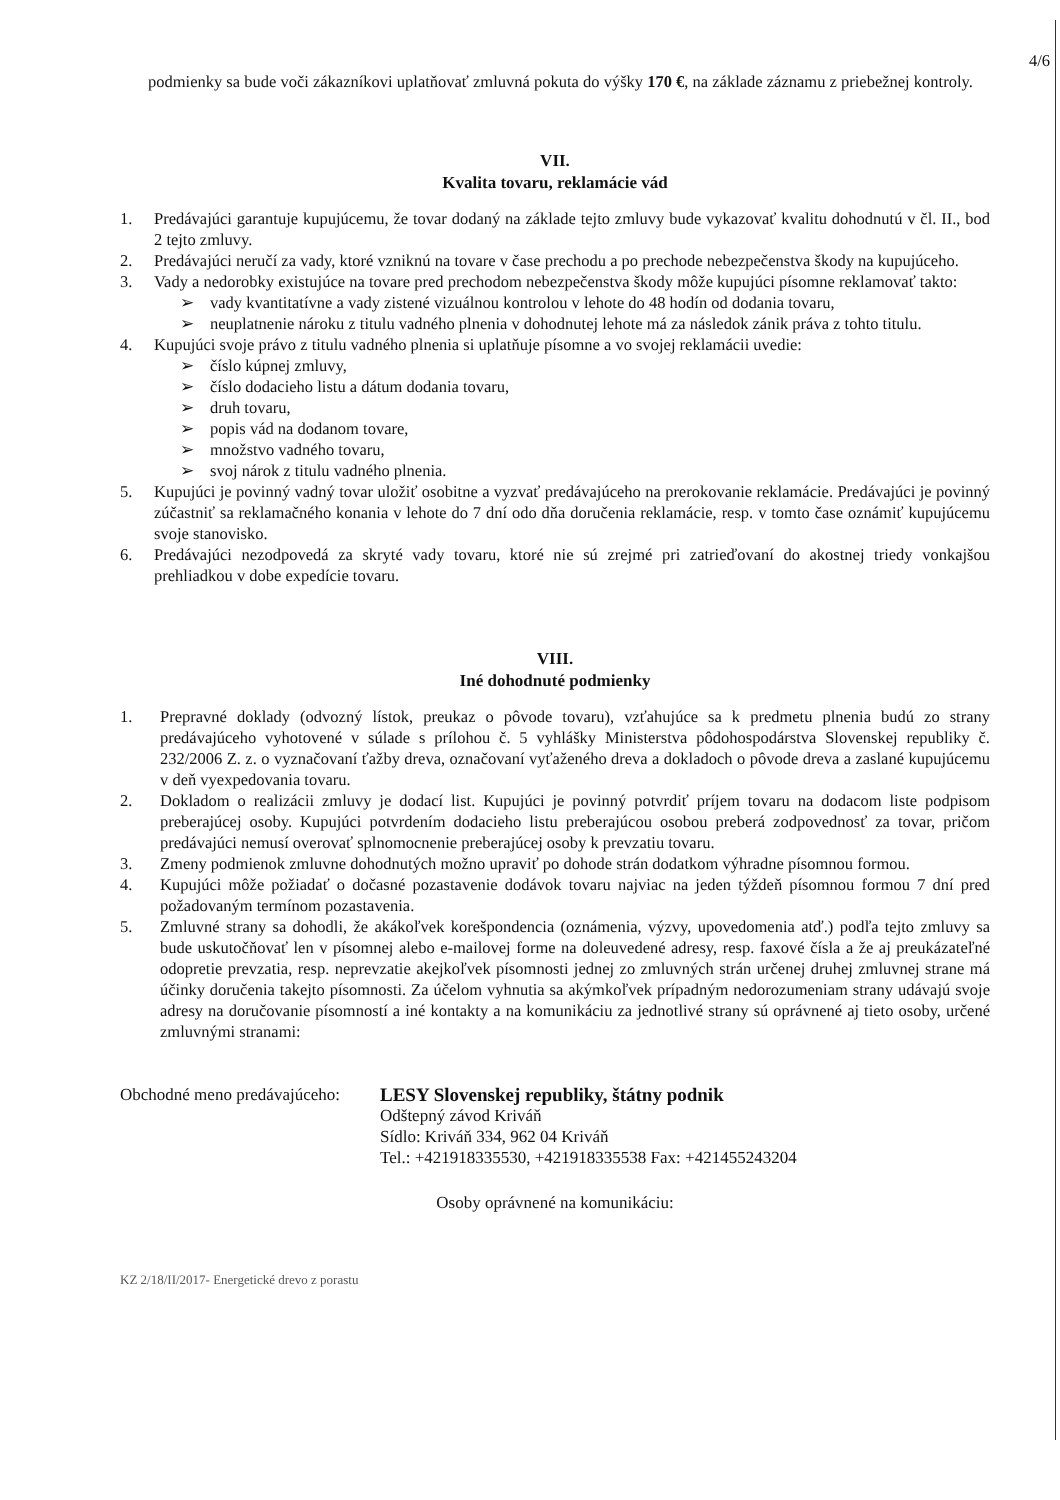4/6
podmienky sa bude voči zákazníkovi uplatňovať zmluvná pokuta do výšky 170 €, na základe záznamu z priebežnej kontroly.
VII.
Kvalita tovaru, reklamácie vád
1. Predávajúci garantuje kupujúcemu, že tovar dodaný na základe tejto zmluvy bude vykazovať kvalitu dohodnutú v čl. II., bod 2 tejto zmluvy.
2. Predávajúci neručí za vady, ktoré vzniknú na tovare v čase prechodu a po prechode nebezpečenstva škody na kupujúceho.
3. Vady a nedorobky existujúce na tovare pred prechodom nebezpečenstva škody môže kupujúci písomne reklamovať takto:
➢ vady kvantitatívne a vady zistené vizuálnou kontrolou v lehote do 48 hodín od dodania tovaru,
➢ neuplatnenie nároku z titulu vadného plnenia v dohodnutej lehote má za následok zánik práva z tohto titulu.
4. Kupujúci svoje právo z titulu vadného plnenia si uplatňuje písomne a vo svojej reklamácii uvedie:
➢ číslo kúpnej zmluvy,
➢ číslo dodacieho listu a dátum dodania tovaru,
➢ druh tovaru,
➢ popis vád na dodanom tovare,
➢ množstvo vadného tovaru,
➢ svoj nárok z titulu vadného plnenia.
5. Kupujúci je povinný vadný tovar uložiť osobitne a vyzvať predávajúceho na prerokovanie reklamácie. Predávajúci je povinný zúčastniť sa reklamačného konania v lehote do 7 dní odo dňa doručenia reklamácie, resp. v tomto čase oznámiť kupujúcemu svoje stanovisko.
6. Predávajúci nezodpovedá za skryté vady tovaru, ktoré nie sú zrejmé pri zatrieďovaní do akostnej triedy vonkajšou prehliadkou v dobe expedície tovaru.
VIII.
Iné dohodnuté podmienky
1. Prepravné doklady (odvozný lístok, preukaz o pôvode tovaru), vzťahujúce sa k predmetu plnenia budú zo strany predávajúceho vyhotovené v súlade s prílohou č. 5 vyhlášky Ministerstva pôdohospodárstva Slovenskej republiky č. 232/2006 Z. z. o vyznačovaní ťažby dreva, označovaní vyťaženého dreva a dokladoch o pôvode dreva a zaslané kupujúcemu v deň vyexpedovania tovaru.
2. Dokladom o realizácii zmluvy je dodací list. Kupujúci je povinný potvrdiť príjem tovaru na dodacom liste podpisom preberajúcej osoby. Kupujúci potvrdením dodacieho listu preberajúcou osobou preberá zodpovednosť za tovar, pričom predávajúci nemusí overovať splnomocnenie preberajúcej osoby k prevzatiu tovaru.
3. Zmeny podmienok zmluvne dohodnutých možno upraviť po dohode strán dodatkom výhradne písomnou formou.
4. Kupujúci môže požiadať o dočasné pozastavenie dodávok tovaru najviac na jeden týždeň písomnou formou 7 dní pred požadovaným termínom pozastavenia.
5. Zmluvné strany sa dohodli, že akákoľvek korešpondencia (oznámenia, výzvy, upovedomenia atď.) podľa tejto zmluvy sa bude uskutočňovať len v písomnej alebo e-mailovej forme na doleuvedené adresy, resp. faxové čísla a že aj preukázateľné odopretie prevzatia, resp. neprevzatie akejkoľvek písomnosti jednej zo zmluvných strán určenej druhej zmluvnej strane má účinky doručenia takejto písomnosti. Za účelom vyhnutia sa akýmkoľvek prípadným nedorozumeniam strany udávajú svoje adresy na doručovanie písomností a iné kontakty a na komunikáciu za jednotlivé strany sú oprávnené aj tieto osoby, určené zmluvnými stranami:
Obchodné meno predávajúceho: LESY Slovenskej republiky, štátny podnik
Odštepný závod Kriváň
Sídlo: Kriváň 334, 962 04 Kriváň
Tel.: +421918335530, +421918335538 Fax: +421455243204
Osoby oprávnené na komunikáciu:
KZ 2/18/II/2017- Energetické drevo z porastu